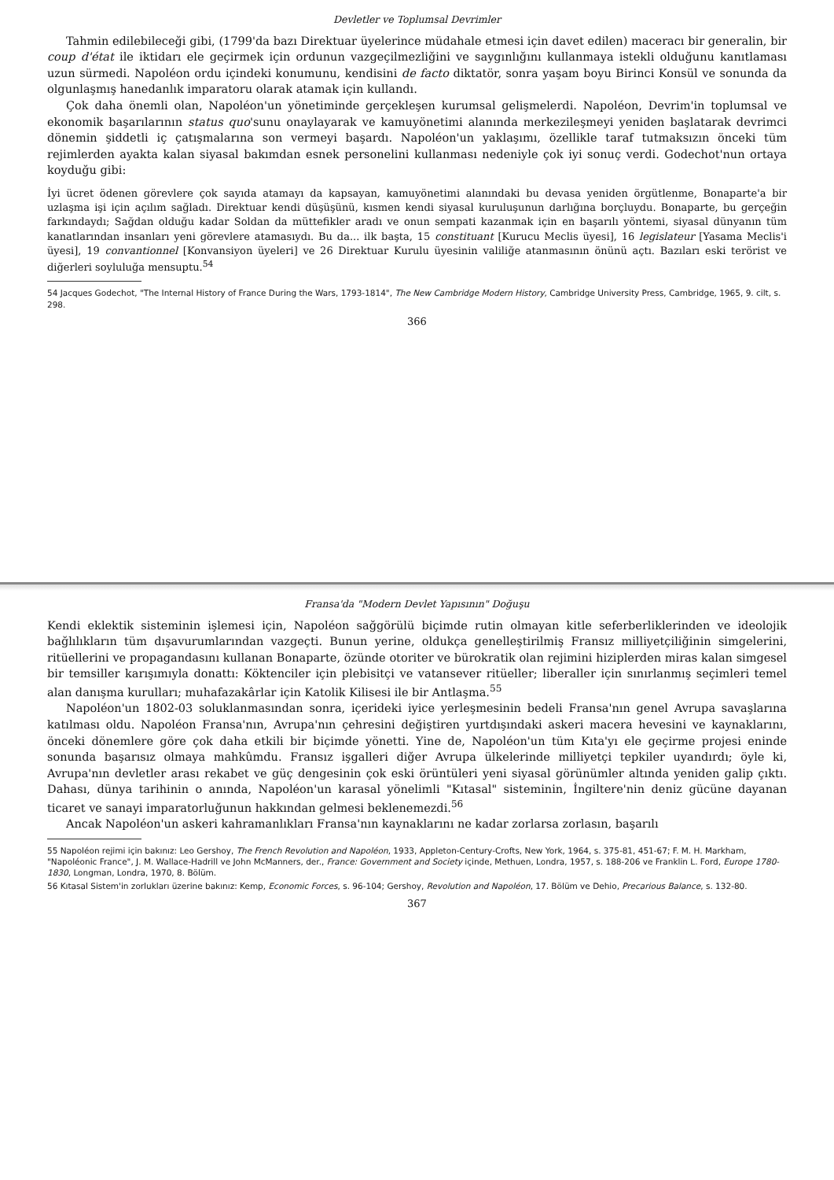Devletler ve Toplumsal Devrimler
Tahmin edilebileceği gibi, (1799'da bazı Direktuar üyelerince müdahale etmesi için davet edilen) maceracı bir generalin, bir coup d'état ile iktidarı ele geçirmek için ordunun vazgeçilmezliğini ve saygınlığını kullanmaya istekli olduğunu kanıtlaması uzun sürmedi. Napoléon ordu içindeki konumunu, kendisini de facto diktatör, sonra yaşam boyu Birinci Konsül ve sonunda da olgunlaşmış hanedanlık imparatoru olarak atamak için kullandı.
Çok daha önemli olan, Napoléon'un yönetiminde gerçekleşen kurumsal gelişmelerdi. Napoléon, Devrim'in toplumsal ve ekonomik başarılarının status quo'sunu onaylayarak ve kamuyönetimi alanında merkezileşmeyi yeniden başlatarak devrimci dönemin şiddetli iç çatışmalarına son vermeyi başardı. Napoléon'un yaklaşımı, özellikle taraf tutmaksızın önceki tüm rejimlerden ayakta kalan siyasal bakımdan esnek personelini kullanması nedeniyle çok iyi sonuç verdi. Godechot'nun ortaya koyduğu gibi:
İyi ücret ödenen görevlere çok sayıda atamayı da kapsayan, kamuyönetimi alanındaki bu devasa yeniden örgütlenme, Bonaparte'a bir uzlaşma işi için açılım sağladı. Direktuar kendi düşüşünü, kısmen kendi siyasal kuruluşunun darlığına borçluydu. Bonaparte, bu gerçeğin farkındaydı; Sağdan olduğu kadar Soldan da müttefikler aradı ve onun sempati kazanmak için en başarılı yöntemi, siyasal dünyanın tüm kanatlarından insanları yeni görevlere atamasıydı. Bu da... ilk başta, 15 constituant [Kurucu Meclis üyesi], 16 legislateur [Yasama Meclis'i üyesi], 19 convantionnel [Konvansiyon üyeleri] ve 26 Direktuar Kurulu üyesinin valiliğe atanmasının önünü açtı. Bazıları eski terörist ve diğerleri soyluluğa mensuptu.<sup>54</sup>
54 Jacques Godechot, "The Internal History of France During the Wars, 1793-1814", The New Cambridge Modern History, Cambridge University Press, Cambridge, 1965, 9. cilt, s. 298.
366
Fransa'da "Modern Devlet Yapısının" Doğuşu
Kendi eklektik sisteminin işlemesi için, Napoléon sağgörülü biçimde rutin olmayan kitle seferberliklerinden ve ideolojik bağlılıkların tüm dışavurumlarından vazgeçti. Bunun yerine, oldukça genelleştirilmiş Fransız milliyetçiliğinin simgelerini, ritüellerini ve propagandasını kullanan Bonaparte, özünde otoriter ve bürokratik olan rejimini hiziplerden miras kalan simgesel bir temsiller karışımıyla donattı: Kökten­ciler için plebisitçi ve vatansever ritüeller; liberaller için sınırlanmış seçimleri temel alan danışma kurulları; muhafazakârlar için Katolik Kilisesi ile bir Antlaşma.<sup>55</sup>
Napoléon'un 1802-03 soluklanmasından sonra, içerideki iyice yerleşmesinin bedeli Fransa'nın genel Avrupa savaşlarına katılması oldu. Napoléon Fransa'nın, Avrupa'nın çehresini değiştiren yurtdışındaki askeri macera hevesini ve kaynaklarını, önceki dönemlere göre çok daha etkili bir biçimde yönetti. Yine de, Napoléon'un tüm Kıta'yı ele geçirme projesi eninde sonunda başarısız olmaya mahkûmdu. Fransız işgalleri diğer Avrupa ülkelerinde milliyetçi tepkiler uyandırdı; öyle ki, Avrupa'nın devletler arası rekabet ve güç dengesinin çok eski örüntüleri yeni siyasal görünümler altında yeniden galip çıktı. Dahası, dünya tarihinin o anında, Napoléon'un karasal yönelimli "Kıtasal" sisteminin, İngiltere'nin deniz gücüne dayanan ticaret ve sanayi imparatorluğunun hakkından gelmesi beklenemezdi.<sup>56</sup>
Ancak Napoléon'un askeri kahramanlıkları Fransa'nın kaynaklarını ne kadar zorlarsa zorlasın, başarılı
55 Napoléon rejimi için bakınız: Leo Gershoy, The French Revolution and Napoléon, 1933, Appleton-Century-Crofts, New York, 1964, s. 375-81, 451-67; F. M. H. Markham, "Napoléonic France", J. M. Wallace-Hadrill ve John McManners, der., France: Government and Society içinde, Methuen, Londra, 1957, s. 188-206 ve Franklin L. Ford, Europe 1780-1830, Longman, Londra, 1970, 8. Bölüm.
56 Kıtasal Sistem'in zorlukları üzerine bakınız: Kemp, Economic Forces, s. 96-104; Gershoy, Revolution and Napoléon, 17. Bölüm ve Dehio, Precarious Balance, s. 132-80.
367